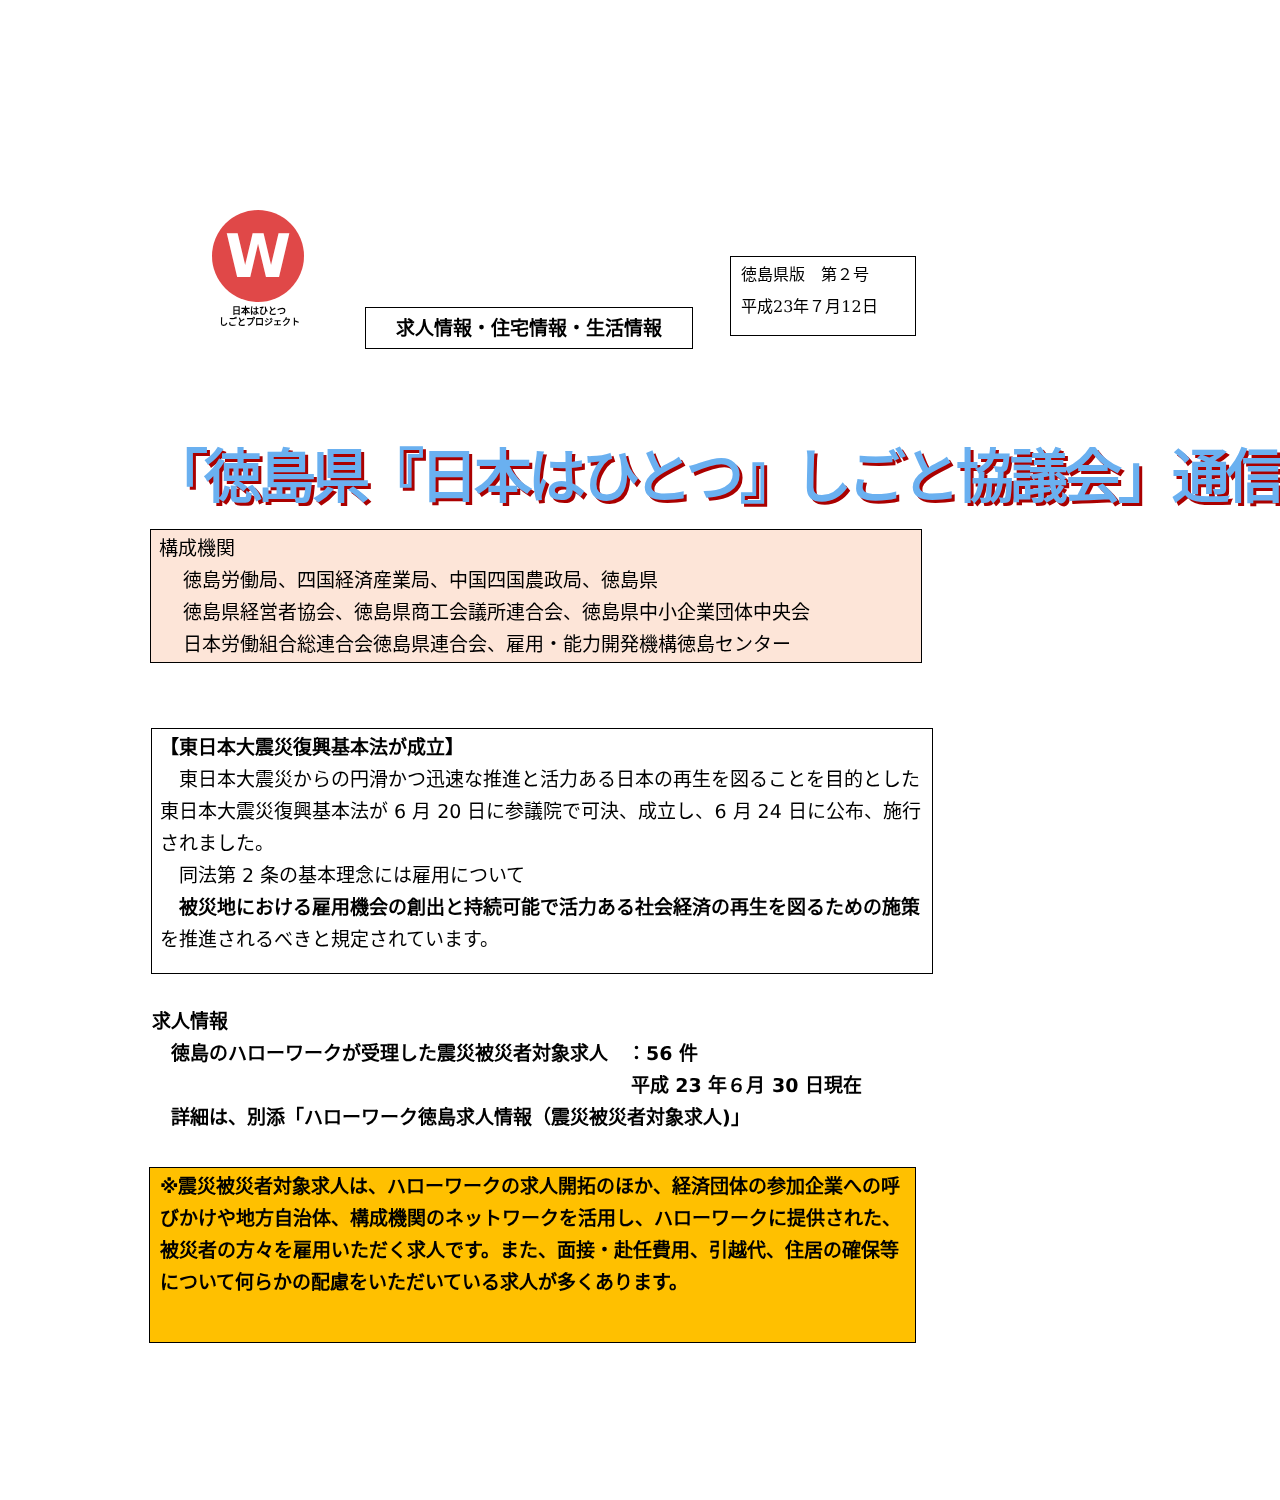W
日本はひとつ
しごとプロジェクト
求人情報・住宅情報・生活情報
徳島県版　第２号
平成23年７月12日
「徳島県『日本はひとつ』しごと協議会」通信
構成機関
徳島労働局、四国経済産業局、中国四国農政局、徳島県
徳島県経営者協会、徳島県商工会議所連合会、徳島県中小企業団体中央会
日本労働組合総連合会徳島県連合会、雇用・能力開発機構徳島センター
【東日本大震災復興基本法が成立】
　東日本大震災からの円滑かつ迅速な推進と活力ある日本の再生を図ることを目的とした東日本大震災復興基本法が 6 月 20 日に参議院で可決、成立し、6 月 24 日に公布、施行されました。
　同法第 2 条の基本理念には雇用について
　被災地における雇用機会の創出と持続可能で活力ある社会経済の再生を図るための施策を推進されるべきと規定されています。
求人情報
　徳島のハローワークが受理した震災被災者対象求人　：56 件
平成 23 年６月 30 日現在
　詳細は、別添「ハローワーク徳島求人情報（震災被災者対象求人)」
※震災被災者対象求人は、ハローワークの求人開拓のほか、経済団体の参加企業への呼びかけや地方自治体、構成機関のネットワークを活用し、ハローワークに提供された、被災者の方々を雇用いただく求人です。また、面接・赴任費用、引越代、住居の確保等について何らかの配慮をいただいている求人が多くあります。